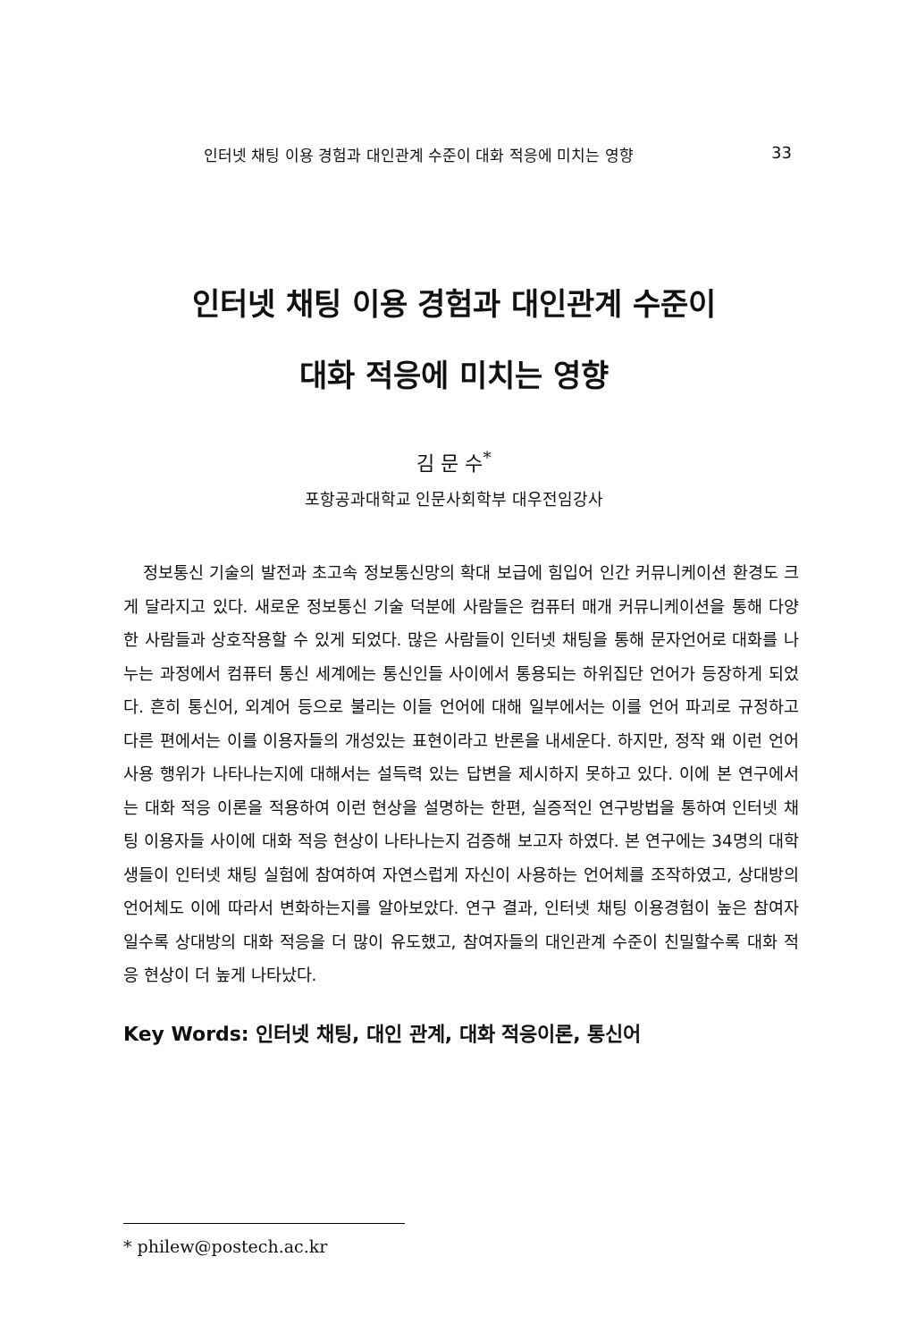인터넷 채팅 이용 경험과 대인관계 수준이 대화 적응에 미치는 영향 33
인터넷 채팅 이용 경험과 대인관계 수준이
대화 적응에 미치는 영향
김 문 수<sup>*</sup>
포항공과대학교 인문사회학부 대우전임강사
정보통신 기술의 발전과 초고속 정보통신망의 확대 보급에 힘입어 인간 커뮤니케이션 환경도 크게 달라지고 있다. 새로운 정보통신 기술 덕분에 사람들은 컴퓨터 매개 커뮤니케이션을 통해 다양한 사람들과 상호작용할 수 있게 되었다. 많은 사람들이 인터넷 채팅을 통해 문자언어로 대화를 나누는 과정에서 컴퓨터 통신 세계에는 통신인들 사이에서 통용되는 하위집단 언어가 등장하게 되었다. 흔히 통신어, 외계어 등으로 불리는 이들 언어에 대해 일부에서는 이를 언어 파괴로 규정하고 다른 편에서는 이를 이용자들의 개성있는 표현이라고 반론을 내세운다. 하지만, 정작 왜 이런 언어사용 행위가 나타나는지에 대해서는 설득력 있는 답변을 제시하지 못하고 있다. 이에 본 연구에서는 대화 적응 이론을 적용하여 이런 현상을 설명하는 한편, 실증적인 연구방법을 통하여 인터넷 채팅 이용자들 사이에 대화 적응 현상이 나타나는지 검증해 보고자 하였다. 본 연구에는 34명의 대학생들이 인터넷 채팅 실험에 참여하여 자연스럽게 자신이 사용하는 언어체를 조작하였고, 상대방의 언어체도 이에 따라서 변화하는지를 알아보았다. 연구 결과, 인터넷 채팅 이용경험이 높은 참여자일수록 상대방의 대화 적응을 더 많이 유도했고, 참여자들의 대인관계 수준이 친밀할수록 대화 적응 현상이 더 높게 나타났다.
Key Words: 인터넷 채팅, 대인 관계, 대화 적응이론, 통신어
* philew@postech.ac.kr